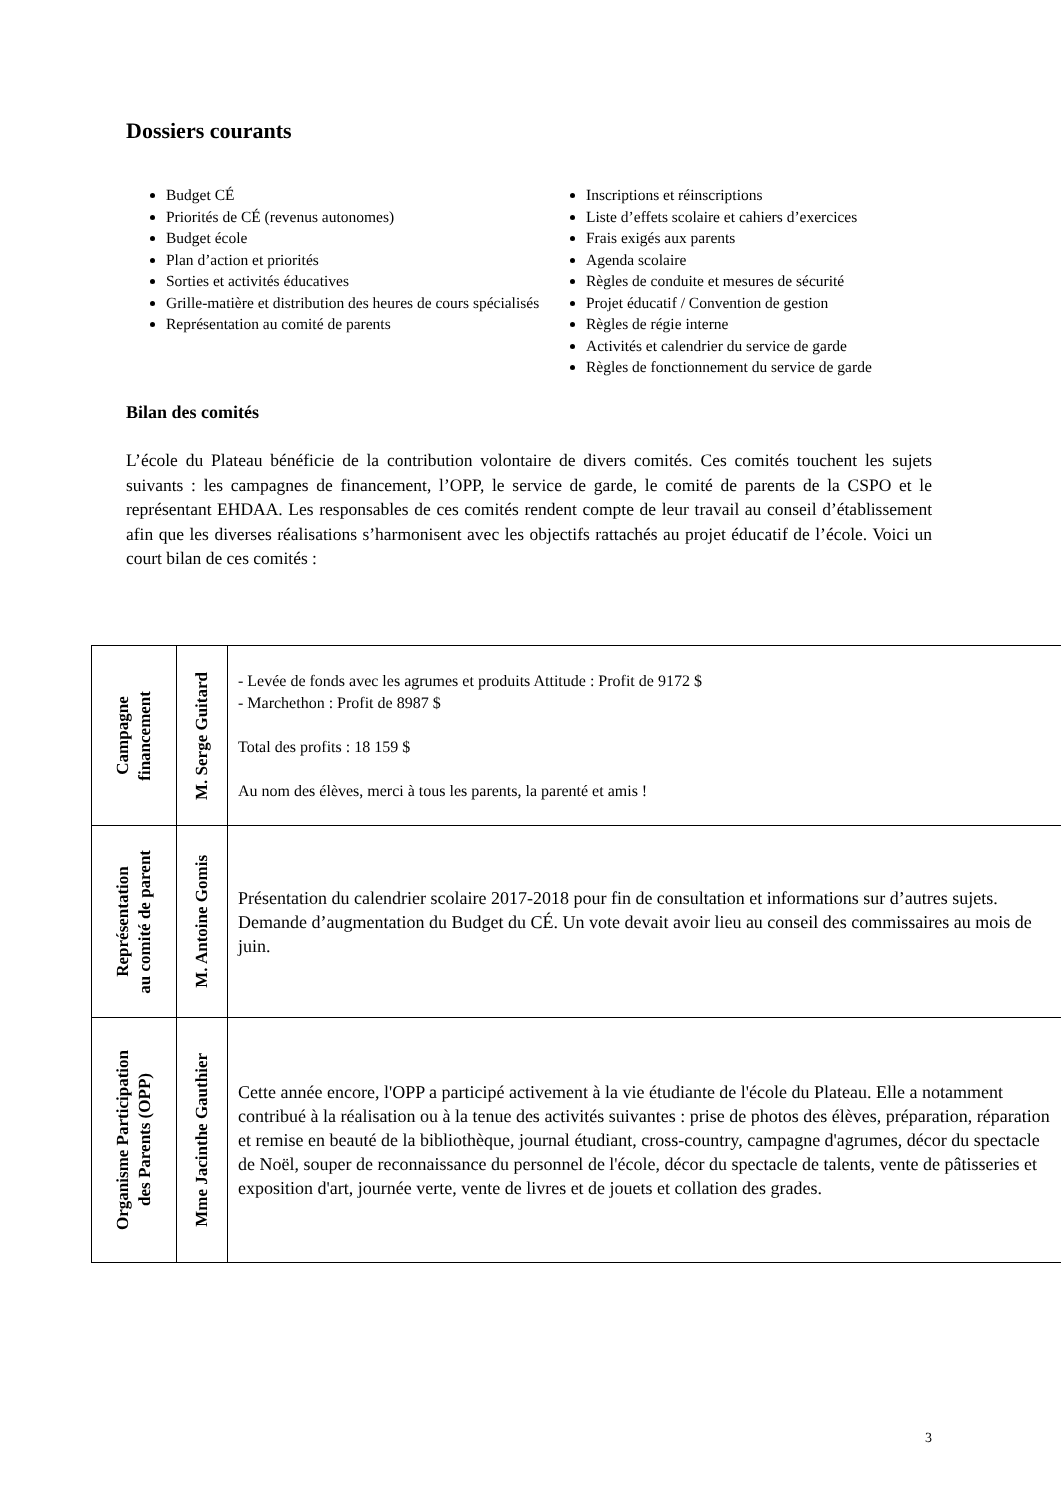Dossiers courants
Budget CÉ
Priorités de CÉ (revenus autonomes)
Budget école
Plan d’action et priorités
Sorties et activités éducatives
Grille-matière et distribution des heures de cours spécialisés
Représentation au comité de parents
Inscriptions et réinscriptions
Liste d’effets scolaire et cahiers d’exercices
Frais exigés aux parents
Agenda scolaire
Règles de conduite et mesures de sécurité
Projet éducatif / Convention de gestion
Règles de régie interne
Activités et calendrier du service de garde
Règles de fonctionnement du service de garde
Bilan des comités
L’école du Plateau bénéficie de la contribution volontaire de divers comités. Ces comités touchent les sujets suivants : les campagnes de financement, l’OPP, le service de garde, le comité de parents de la CSPO et le représentant EHDAA. Les responsables de ces comités rendent compte de leur travail au conseil d’établissement afin que les diverses réalisations s’harmonisent avec les objectifs rattachés au projet éducatif de l’école. Voici un court bilan de ces comités :
| Campagne financement | M. Serge Guitard | - Levée de fonds avec les agrumes et produits Attitude : Profit de 9172 $ - Marchethon : Profit de 8987 $ Total des profits : 18 159 $ Au nom des élèves, merci à tous les parents, la parenté et amis ! |
| Représentation au comité de parent | M. Antoine Gomis | Présentation du calendrier scolaire 2017-2018 pour fin de consultation et informations sur d’autres sujets. Demande d’augmentation du Budget du CÉ. Un vote devait avoir lieu au conseil des commissaires au mois de juin. |
| Organisme Participation des Parents (OPP) | Mme Jacinthe Gauthier | Cette année encore, l'OPP a participé activement à la vie étudiante de l'école du Plateau. Elle a notamment contribué à la réalisation ou à la tenue des activités suivantes : prise de photos des élèves, préparation, réparation et remise en beauté de la bibliothèque, journal étudiant, cross-country, campagne d'agrumes, décor du spectacle de Noël, souper de reconnaissance du personnel de l'école, décor du spectacle de talents, vente de pâtisseries et exposition d'art, journée verte, vente de livres et de jouets et collation des grades. |
3